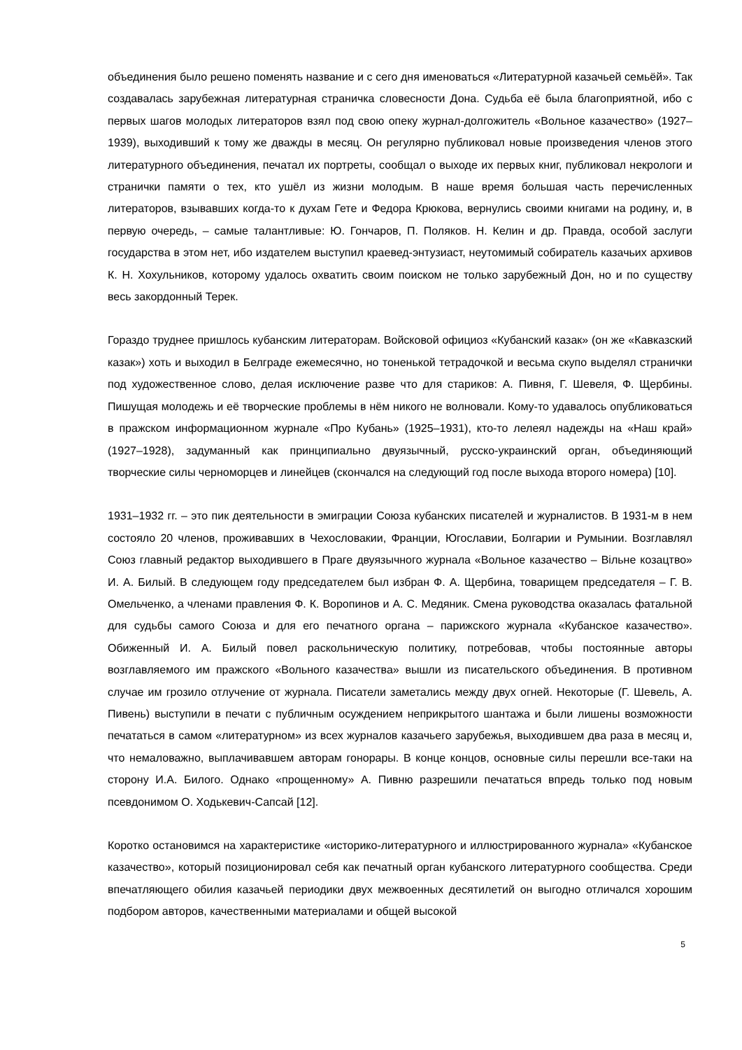объединения было решено поменять название и с сего дня именоваться «Литературной казачьей семьёй». Так создавалась зарубежная литературная страничка словесности Дона. Судьба её была благоприятной, ибо с первых шагов молодых литераторов взял под свою опеку журнал-долгожитель «Вольное казачество» (1927–1939), выходивший к тому же дважды в месяц. Он регулярно публиковал новые произведения членов этого литературного объединения, печатал их портреты, сообщал о выходе их первых книг, публиковал некрологи и странички памяти о тех, кто ушёл из жизни молодым. В наше время большая часть перечисленных литераторов, взывавших когда-то к духам Гете и Федора Крюкова, вернулись своими книгами на родину, и, в первую очередь, – самые талантливые: Ю. Гончаров, П. Поляков. Н. Келин и др. Правда, особой заслуги государства в этом нет, ибо издателем выступил краевед-энтузиаст, неутомимый собиратель казачьих архивов К. Н. Хохульников, которому удалось охватить своим поиском не только зарубежный Дон, но и по существу весь закордонный Терек.
Гораздо труднее пришлось кубанским литераторам. Войсковой официоз «Кубанский казак» (он же «Кавказский казак») хоть и выходил в Белграде ежемесячно, но тоненькой тетрадочкой и весьма скупо выделял странички под художественное слово, делая исключение разве что для стариков: А. Пивня, Г. Шевеля, Ф. Щербины. Пишущая молодежь и её творческие проблемы в нём никого не волновали. Кому-то удавалось опубликоваться в пражском информационном журнале «Про Кубань» (1925–1931), кто-то лелеял надежды на «Наш край» (1927–1928), задуманный как принципиально двуязычный, русско-украинский орган, объединяющий творческие силы черноморцев и линейцев (скончался на следующий год после выхода второго номера) [10].
1931–1932 гг. – это пик деятельности в эмиграции Союза кубанских писателей и журналистов. В 1931-м в нем состояло 20 членов, проживавших в Чехословакии, Франции, Югославии, Болгарии и Румынии. Возглавлял Союз главный редактор выходившего в Праге двуязычного журнала «Вольное казачество – Вільне козацтво» И. А. Билый. В следующем году председателем был избран Ф. А. Щербина, товарищем председателя – Г. В. Омельченко, а членами правления Ф. К. Воропинов и А. С. Медяник. Смена руководства оказалась фатальной для судьбы самого Союза и для его печатного органа – парижского журнала «Кубанское казачество». Обиженный И. А. Билый повел раскольническую политику, потребовав, чтобы постоянные авторы возглавляемого им пражского «Вольного казачества» вышли из писательского объединения. В противном случае им грозило отлучение от журнала. Писатели заметались между двух огней. Некоторые (Г. Шевель, А. Пивень) выступили в печати с публичным осуждением неприкрытого шантажа и были лишены возможности печататься в самом «литературном» из всех журналов казачьего зарубежья, выходившем два раза в месяц и, что немаловажно, выплачивавшем авторам гонорары. В конце концов, основные силы перешли все-таки на сторону И.А. Билого. Однако «прощенному» А. Пивню разрешили печататься впредь только под новым псевдонимом О. Ходькевич-Сапсай [12].
Коротко остановимся на характеристике «историко-литературного и иллюстрированного журнала» «Кубанское казачество», который позиционировал себя как печатный орган кубанского литературного сообщества. Среди впечатляющего обилия казачьей периодики двух межвоенных десятилетий он выгодно отличался хорошим подбором авторов, качественными материалами и общей высокой
5